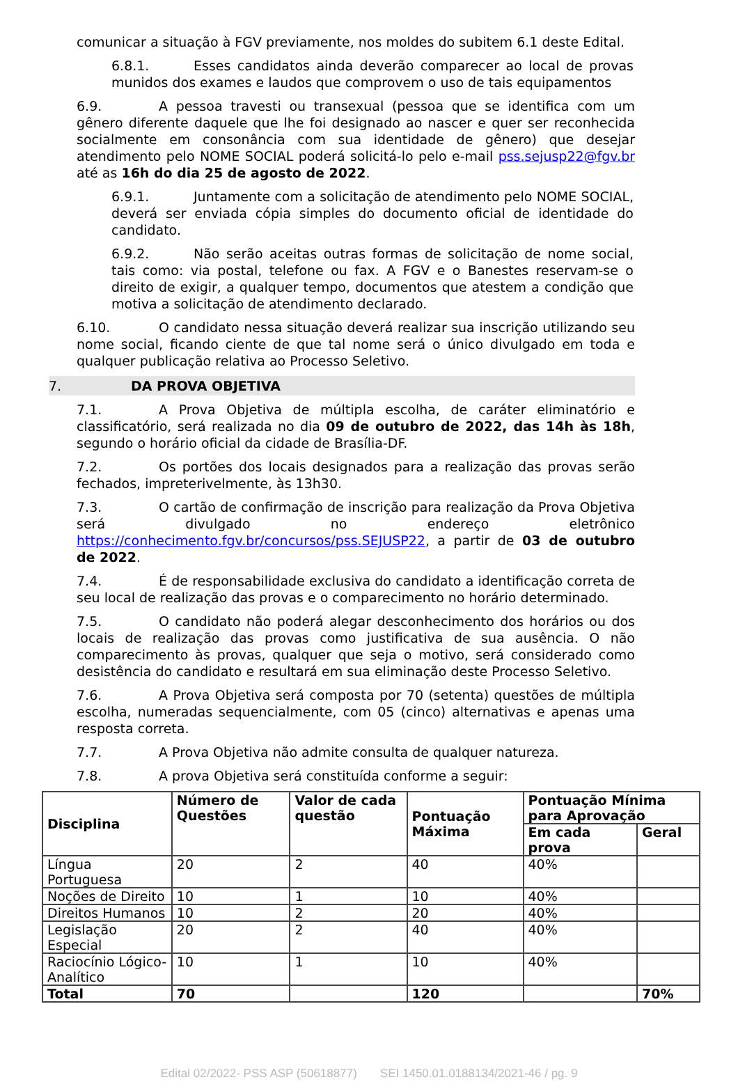comunicar a situação à FGV previamente, nos moldes do subitem 6.1 deste Edital.
6.8.1. Esses candidatos ainda deverão comparecer ao local de provas munidos dos exames e laudos que comprovem o uso de tais equipamentos
6.9. A pessoa travesti ou transexual (pessoa que se identifica com um gênero diferente daquele que lhe foi designado ao nascer e quer ser reconhecida socialmente em consonância com sua identidade de gênero) que desejar atendimento pelo NOME SOCIAL poderá solicitá-lo pelo e-mail pss.sejusp22@fgv.br até as 16h do dia 25 de agosto de 2022.
6.9.1. Juntamente com a solicitação de atendimento pelo NOME SOCIAL, deverá ser enviada cópia simples do documento oficial de identidade do candidato.
6.9.2. Não serão aceitas outras formas de solicitação de nome social, tais como: via postal, telefone ou fax. A FGV e o Banestes reservam-se o direito de exigir, a qualquer tempo, documentos que atestem a condição que motiva a solicitação de atendimento declarado.
6.10. O candidato nessa situação deverá realizar sua inscrição utilizando seu nome social, ficando ciente de que tal nome será o único divulgado em toda e qualquer publicação relativa ao Processo Seletivo.
7. DA PROVA OBJETIVA
7.1. A Prova Objetiva de múltipla escolha, de caráter eliminatório e classificatório, será realizada no dia 09 de outubro de 2022, das 14h às 18h, segundo o horário oficial da cidade de Brasília-DF.
7.2. Os portões dos locais designados para a realização das provas serão fechados, impreterivelmente, às 13h30.
7.3. O cartão de confirmação de inscrição para realização da Prova Objetiva será divulgado no endereço eletrônico https://conhecimento.fgv.br/concursos/pss.SEJUSP22, a partir de 03 de outubro de 2022.
7.4. É de responsabilidade exclusiva do candidato a identificação correta de seu local de realização das provas e o comparecimento no horário determinado.
7.5. O candidato não poderá alegar desconhecimento dos horários ou dos locais de realização das provas como justificativa de sua ausência. O não comparecimento às provas, qualquer que seja o motivo, será considerado como desistência do candidato e resultará em sua eliminação deste Processo Seletivo.
7.6. A Prova Objetiva será composta por 70 (setenta) questões de múltipla escolha, numeradas sequencialmente, com 05 (cinco) alternativas e apenas uma resposta correta.
7.7. A Prova Objetiva não admite consulta de qualquer natureza.
7.8. A prova Objetiva será constituída conforme a seguir:
| Disciplina | Número de Questões | Valor de cada questão | Pontuação Máxima | Pontuação Mínima para Aprovação | |
| --- | --- | --- | --- | --- | --- |
| | | | | Em cada prova | Geral |
| Língua Portuguesa | 20 | 2 | 40 | 40% | |
| Noções de Direito | 10 | 1 | 10 | 40% | |
| Direitos Humanos | 10 | 2 | 20 | 40% | |
| Legislação Especial | 20 | 2 | 40 | 40% | |
| Raciocínio Lógico-Analítico | 10 | 1 | 10 | 40% | |
| Total | 70 | | 120 | | 70% |
Edital 02/2022- PSS ASP (50618877) SEI 1450.01.0188134/2021-46 / pg. 9